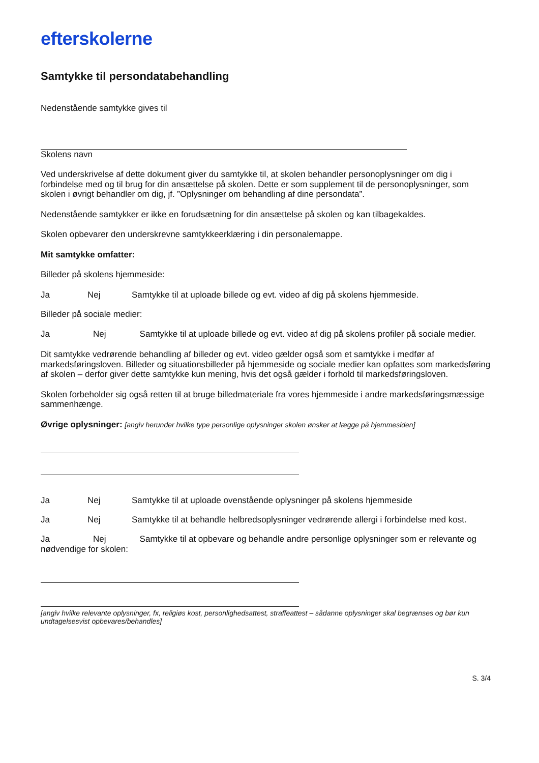efterskolerne
Samtykke til persondatabehandling
Nedenstående samtykke gives til
Skolens navn
Ved underskrivelse af dette dokument giver du samtykke til, at skolen behandler personoplysninger om dig i forbindelse med og til brug for din ansættelse på skolen. Dette er som supplement til de personoplysninger, som skolen i øvrigt behandler om dig, jf. ”Oplysninger om behandling af dine persondata”.
Nedenstående samtykker er ikke en forudsætning for din ansættelse på skolen og kan tilbagekaldes.
Skolen opbevarer den underskrevne samtykkeerklæring i din personalemappe.
Mit samtykke omfatter:
Billeder på skolens hjemmeside:
Ja Nej Samtykke til at uploade billede og evt. video af dig på skolens hjemmeside.
Billeder på sociale medier:
Ja Nej Samtykke til at uploade billede og evt. video af dig på skolens profiler på sociale medier.
Dit samtykke vedrørende behandling af billeder og evt. video gælder også som et samtykke i medfør af markedsføringsloven. Billeder og situationsbilleder på hjemmeside og sociale medier kan opfattes som markedsføring af skolen – derfor giver dette samtykke kun mening, hvis det også gælder i forhold til markedsføringsloven.
Skolen forbeholder sig også retten til at bruge billedmateriale fra vores hjemmeside i andre markedsføringsmæssige sammenhænge.
Øvrige oplysninger: [angiv herunder hvilke type personlige oplysninger skolen ønsker at lægge på hjemmesiden]
Ja Nej Samtykke til at uploade ovenstående oplysninger på skolens hjemmeside
Ja Nej Samtykke til at behandle helbredsoplysninger vedrørende allergi i forbindelse med kost.
Ja Nej Samtykke til at opbevare og behandle andre personlige oplysninger som er relevante og nødvendige for skolen:
[angiv hvilke relevante oplysninger, fx, religiøs kost, personlighedsattest, straffeattest – sådanne oplysninger skal begrænses og bør kun undtagelsesvist opbevares/behandles]
S. 3/4